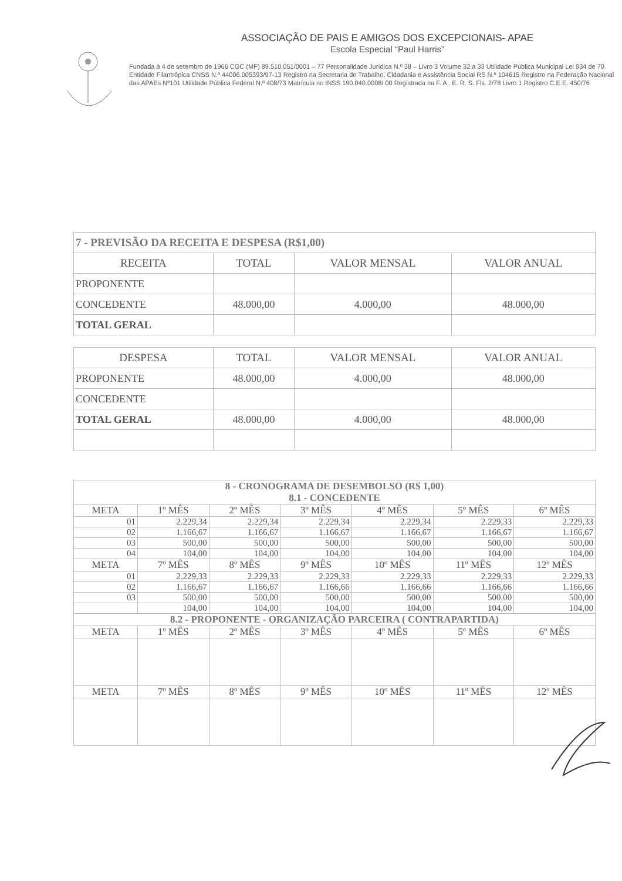ASSOCIAÇÃO DE PAIS E AMIGOS DOS EXCEPCIONAIS- APAE
Escola Especial “Paul Harris”
Fundada à 4 de setembro de 1966 CGC (MF) 89.510.051/0001 – 77 Personalidade Jurídica N.º 38 – Livro 3 Volume 32 a 33 Utilidade Pública Municipal Lei 934 de 70 Entidade Filantrópica CNSS N.º 44006.005393/97-13 Registro na Secretaria de Trabalho, Cidadania e Assistência Social RS N.º 104615 Registro na Federação Nacional das APAEs Nº101 Utilidade Pública Federal N.º 408/73 Matrícula no INSS 190.040.0008/ 00 Registrada na F. A . E. R. S. Fls. 2/78 Livro 1 Registro C.E.E. 450/76
| 7 - PREVISÃO DA RECEITA E DESPESA (R$1,00) | | | |
| --- | --- | --- | --- |
| RECEITA | TOTAL | VALOR MENSAL | VALOR ANUAL |
| PROPONENTE | | | |
| CONCEDENTE | 48.000,00 | 4.000,00 | 48.000,00 |
| TOTAL GERAL | | | |
| DESPESA | TOTAL | VALOR MENSAL | VALOR ANUAL |
| PROPONENTE | 48.000,00 | 4.000,00 | 48.000,00 |
| CONCEDENTE | | | |
| TOTAL GERAL | 48.000,00 | 4.000,00 | 48.000,00 |
| 8 - CRONOGRAMA DE DESEMBOLSO (R$ 1,00) 8.1 - CONCEDENTE | | | | | | |
| --- | --- | --- | --- | --- | --- | --- |
| META | 1º MÊS | 2º MÊS | 3º MÊS | 4º MÊS | 5º MÊS | 6º MÊS |
| 01 | 2.229,34 | 2.229,34 | 2.229,34 | 2.229,34 | 2.229,33 | 2.229,33 |
| 02 | 1.166,67 | 1.166,67 | 1.166,67 | 1.166,67 | 1.166,67 | 1.166,67 |
| 03 | 500,00 | 500,00 | 500,00 | 500,00 | 500,00 | 500,00 |
| 04 | 104,00 | 104,00 | 104,00 | 104,00 | 104,00 | 104,00 |
| META | 7º MÊS | 8º MÊS | 9º MÊS | 10º MÊS | 11º MÊS | 12º MÊS |
| 01 | 2.229,33 | 2.229,33 | 2.229,33 | 2.229,33 | 2.229,33 | 2.229,33 |
| 02 | 1.166,67 | 1.166,67 | 1.166,66 | 1.166,66 | 1.166,66 | 1.166,66 |
| 03 | 500,00 | 500,00 | 500,00 | 500,00 | 500,00 | 500,00 |
| | 104,00 | 104,00 | 104,00 | 104,00 | 104,00 | 104,00 |
| 8.2 - PROPONENTE - ORGANIZAÇÃO PARCEIRA ( CONTRAPARTIDA) | | | | | | |
| META | 1º MÊS | 2º MÊS | 3º MÊS | 4º MÊS | 5º MÊS | 6º MÊS |
| META | 7º MÊS | 8º MÊS | 9º MÊS | 10º MÊS | 11º MÊS | 12º MÊS |